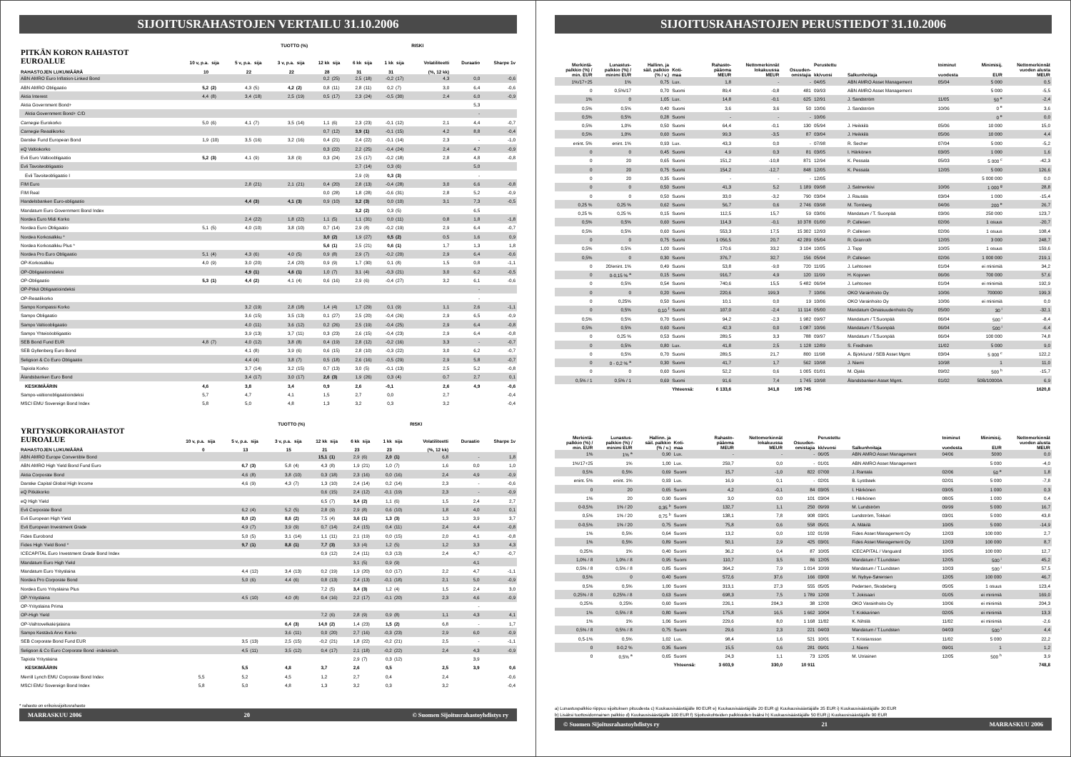SIJOITUSRAHASTOJEN VERTAILU 31.10.2006
| | TUOTTO (%) | | | | | | | | | | | | RISKI | | |
| --- | --- | --- | --- | --- | --- | --- | --- | --- | --- | --- | --- | --- | --- | --- | --- |
| PITKÄN KORON RAHASTOT EUROALUE | 10 v, p.a. | sija | 5 v, p.a. | sija | 3 v, p.a. | sija | 12 kk | sija | 6 kk | sija | 1 kk | sija | Volatiliteetti | Duraatio | Sharpe 1v |
| RAHASTOJEN LUKUMÄÄRÄ | 10 | | 22 | | 22 | | 28 | | 31 | | 31 | | (%, 12 kk) | | |
| ABN AMRO Euro Inflation-Linked Bond | | | | | | | 0,2 | (25) | 2,5 | (18) | -0,2 | (17) | 4,3 | 0,0 | -0,6 |
| ABN AMRO Obligaatio | 5,2 | (2) | 4,3 | (5) | 4,2 | (2) | 0,8 | (11) | 2,8 | (11) | 0,2 | (7) | 3,0 | 6,4 | -0,6 |
| Aktia Interest | 4,4 | (8) | 3,4 | (18) | 2,5 | (19) | 0,5 | (17) | 2,3 | (24) | -0,5 | (30) | 2,4 | 6,0 | -0,9 |
| Aktia Government Bond+ | | | | | | | | | | | | | | 5,3 | |
| Aktia Government Bond+ C/D | | | | | | | | | | | | | | - | |
| Carnegie Eurokorko | 5,0 | (6) | 4,1 | (7) | 3,5 | (14) | 1,1 | (6) | 2,3 | (23) | -0,1 | (12) | 2,1 | 4,4 | -0,7 |
| Carnegie Reaalikorko | | | | | | | 0,7 | (12) | 3,9 | (1) | -0,1 | (15) | 4,2 | 8,8 | -0,4 |
| Danske Fund European Bond | 1,9 | (10) | 3,5 | (16) | 3,2 | (16) | 0,4 | (21) | 2,4 | (22) | -0,1 | (14) | 2,3 | - | -1,0 |
| eQ Valtiokorko | | | | | | | 0,3 | (22) | 2,2 | (25) | -0,4 | (24) | 2,4 | 4,7 | -0,9 |
| Evli Euro Valtioobligaatio | 5,2 | (3) | 4,1 | (9) | 3,8 | (9) | 0,3 | (24) | 2,5 | (17) | -0,2 | (18) | 2,8 | 4,8 | -0,8 |
| Evli Tavoiteobligaatio | | | | | | | | | 2,7 | (14) | 0,3 | (6) | | 5,0 | |
| Evli Tavoiteobligaatio I | | | | | | | | | 2,9 | (9) | 0,3 | (3) | | - | |
| FIM Euro | | | 2,8 | (21) | 2,1 | (21) | 0,4 | (20) | 2,8 | (13) | -0,4 | (28) | 3,0 | 6,6 | -0,8 |
| FIM Real | | | | | | | 0,0 | (28) | 1,8 | (28) | -0,6 | (31) | 2,8 | 5,2 | -0,9 |
| Handelsbanken Euro-obligaatio | | | 4,4 | (3) | 4,1 | (3) | 0,9 | (10) | 3,2 | (3) | 0,0 | (10) | 3,1 | 7,3 | -0,5 |
| Mandatum Euro Government Bond Index | | | | | | | | | 3,2 | (2) | 0,3 | (5) | | 6,5 | |
| Nordea Euro Midi Korko | | | 2,4 | (22) | 1,8 | (22) | 1,1 | (5) | 1,1 | (31) | 0,0 | (11) | 0,8 | 1,8 | -1,8 |
| Nordea Euro Obligaatio | 5,1 | (5) | 4,0 | (10) | 3,8 | (10) | 0,7 | (14) | 2,9 | (8) | -0,2 | (19) | 2,9 | 6,4 | -0,7 |
| Nordea Korkosalkku * | | | | | | | 3,0 | (2) | 1,9 | (27) | 0,5 | (2) | 0,5 | 1,6 | 0,9 |
| Nordea Korkosalkku Plus * | | | | | | | 5,6 | (1) | 2,5 | (21) | 0,6 | (1) | 1,7 | 1,3 | 1,8 |
| Nordea Pro Euro Obligaatio | 5,1 | (4) | 4,3 | (6) | 4,0 | (5) | 0,9 | (8) | 2,9 | (7) | -0,2 | (20) | 2,9 | 6,4 | -0,6 |
| OP-Korkosalkku | 4,0 | (9) | 3,0 | (20) | 2,4 | (20) | 0,9 | (9) | 1,7 | (30) | 0,1 | (8) | 1,5 | 0,8 | -1,1 |
| OP-Obligaatioindeksi | | | 4,9 | (1) | 4,6 | (1) | 1,0 | (7) | 3,1 | (4) | -0,3 | (21) | 3,0 | 6,2 | -0,5 |
| OP-Obligaatio | 5,3 | (1) | 4,4 | (2) | 4,1 | (4) | 0,6 | (16) | 2,9 | (6) | -0,4 | (27) | 3,2 | 6,1 | -0,6 |
| OP-Pitkä Obligaatioindeksi | | | | | | | | | | | | | | - | |
| OP-Reaalikorko | | | | | | | | | | | | | | - | |
| Sampo Kompassi Korko | | | 3,2 | (19) | 2,8 | (18) | 1,4 | (4) | 1,7 | (29) | 0,1 | (9) | 1,1 | 2,6 | -1,1 |
| Sampo Obligaatio | | | 3,6 | (15) | 3,5 | (13) | 0,1 | (27) | 2,5 | (20) | -0,4 | (26) | 2,9 | 6,5 | -0,9 |
| Sampo Valtioobligaatio | | | 4,0 | (11) | 3,6 | (12) | 0,2 | (26) | 2,5 | (19) | -0,4 | (25) | 2,9 | 6,4 | -0,8 |
| Sampo Yhteisöobligaatio | | | 3,9 | (13) | 3,7 | (11) | 0,3 | (23) | 2,6 | (15) | -0,4 | (23) | 2,9 | 6,4 | -0,8 |
| SEB Bond Fund EUR | 4,8 | (7) | 4,0 | (12) | 3,8 | (8) | 0,4 | (19) | 2,8 | (12) | -0,2 | (16) | 3,3 | - | -0,7 |
| SEB Gyllenberg Euro Bond | | | 4,1 | (8) | 3,9 | (6) | 0,6 | (15) | 2,8 | (10) | -0,3 | (22) | 3,0 | 6,2 | -0,7 |
| Seligson & Co Euro Obligaatio | | | 4,4 | (4) | 3,8 | (7) | 0,5 | (18) | 2,6 | (16) | -0,5 | (29) | 2,9 | 5,8 | -0,7 |
| Tapiola Korko | | | 3,7 | (14) | 3,2 | (15) | 0,7 | (13) | 3,0 | (5) | -0,1 | (13) | 2,5 | 5,2 | -0,8 |
| Ålandsbanken Euro Bond | | | 3,4 | (17) | 3,0 | (17) | 2,6 | (3) | 1,9 | (26) | 0,3 | (4) | 0,7 | 2,7 | 0,1 |
| KESKIMÄÄRIN | 4,6 | | 3,8 | | 3,4 | | 0,9 | | 2,6 | | -0,1 | | 2,6 | 4,9 | -0,6 |
| Sampo-valtionobligaatioindeksi | 5,7 | | 4,7 | | 4,1 | | 1,5 | | 2,7 | | 0,0 | | 2,7 | | -0,4 |
| MSCI EMU Sovereign Bond Index | 5,8 | | 5,0 | | 4,8 | | 1,3 | | 3,2 | | 0,3 | | 3,2 | | -0,4 |
| | TUOTTO (%) | | | | | | | | | | | | RISKI | | |
| --- | --- | --- | --- | --- | --- | --- | --- | --- | --- | --- | --- | --- | --- | --- | --- |
| YRITYSKORKORAHASTOT EUROALUE | 10 v, p.a. | sija | 5 v, p.a. | sija | 3 v, p.a. | sija | 12 kk | sija | 6 kk | sija | 1 kk | sija | Volatiliteetti | Duraatio | Sharpe 1v |
| RAHASTOJEN LUKUMÄÄRÄ | 0 | | 13 | | 15 | | 21 | | 23 | | 23 | | (%, 12 kk) | | |
| ABN AMRO Europe Convertible Bond | | | | | | | 15,1 | (1) | 2,9 | (6) | 2,0 | (1) | 6,8 | - | 1,8 |
| ABN AMRO High Yield Bond Fund Euro | | | 6,7 | (3) | 5,8 | (4) | 4,3 | (8) | 1,9 | (21) | 1,0 | (7) | 1,6 | 0,0 | 1,0 |
| Aktia Corporate Bond | | | 4,6 | (8) | 3,8 | (10) | 0,3 | (18) | 2,3 | (16) | 0,0 | (16) | 2,4 | 4,9 | -0,9 |
| Danske Capital Global High Income | | | 4,6 | (9) | 4,3 | (7) | 1,3 | (10) | 2,4 | (14) | 0,2 | (14) | 2,3 | - | -0,6 |
| eQ Pitkäkorko | | | | | | | 0,6 | (15) | 2,4 | (12) | -0,1 | (19) | 2,3 | - | -0,9 |
| eQ High Yield | | | | | | | 6,5 | (7) | 3,4 | (2) | 1,1 | (6) | 1,5 | 2,4 | 2,7 |
| Evli Corporate Bond | | | 6,2 | (4) | 5,2 | (5) | 2,8 | (9) | 2,9 | (8) | 0,6 | (10) | 1,8 | 4,0 | 0,1 |
| Evli European High Yield | | | 8,0 | (2) | 8,6 | (2) | 7,5 | (4) | 3,6 | (1) | 1,3 | (3) | 1,3 | 3,9 | 3,7 |
| Evli European Investment Grade | | | 4,9 | (7) | 3,9 | (9) | 0,7 | (14) | 2,4 | (15) | 0,4 | (11) | 2,4 | 4,4 | -0,8 |
| Fides Eurobond | | | 5,0 | (5) | 3,1 | (14) | 1,1 | (11) | 2,1 | (19) | 0,0 | (15) | 2,0 | 4,1 | -0,8 |
| Fides High Yield Bond * | | | 9,7 | (1) | 8,8 | (1) | 7,7 | (3) | 3,3 | (4) | 1,2 | (5) | 1,2 | 3,3 | 4,3 |
| ICECAPITAL Euro Investment Grade Bond Index | | | | | | | 0,9 | (12) | 2,4 | (11) | 0,3 | (13) | 2,4 | 4,7 | -0,7 |
| Mandatum Euro High Yield | | | | | | | | | 3,1 | (5) | 0,9 | (9) | | 4,1 | |
| Mandatum Euro Yrityslaina | | | 4,4 | (12) | 3,4 | (13) | 0,2 | (19) | 1,9 | (20) | 0,0 | (17) | 2,2 | 4,7 | -1,1 |
| Nordea Pro Corporate Bond | | | 5,0 | (6) | 4,4 | (6) | 0,8 | (13) | 2,4 | (13) | -0,1 | (18) | 2,1 | 5,0 | -0,9 |
| Nordea Euro Yrityslaina Plus | | | | | | | 7,2 | (5) | 3,4 | (3) | 1,2 | (4) | 1,5 | 2,4 | 3,0 |
| OP-Yrityslaina | | | 4,5 | (10) | 4,0 | (8) | 0,4 | (16) | 2,2 | (17) | -0,1 | (20) | 2,3 | 4,6 | -0,9 |
| OP-Yrityslaina Prima | | | | | | | | | | | | | | - | |
| OP-High Yield | | | | | | | 7,2 | (6) | 2,8 | (9) | 0,9 | (8) | 1,1 | 4,3 | 4,1 |
| OP-Vaihtovelkakirjalaina | | | | | 6,4 | (3) | 14,0 | (2) | 1,4 | (23) | 1,5 | (2) | 6,8 | - | 1,7 |
| Sampo Kestävä Arvo Korko | | | | | 3,6 | (11) | 0,0 | (20) | 2,7 | (16) | -0,3 | (23) | 2,9 | 6,0 | -0,9 |
| SEB Corporate Bond Fund EUR | | | 3,5 | (13) | 2,5 | (15) | -0,2 | (21) | 1,8 | (22) | -0,2 | (21) | 2,5 | - | -1,1 |
| Seligson & Co Euro Corporate Bond -indeksirah. | | | 4,5 | (11) | 3,5 | (12) | 0,4 | (17) | 2,1 | (18) | -0,2 | (22) | 2,4 | 4,3 | -0,9 |
| Tapiola Yrityslaina | | | | | | | | | 2,9 | (7) | 0,3 | (12) | | 3,9 | |
| KESKIMÄÄRIN | | | 5,5 | | 4,8 | | 3,7 | | 2,6 | | 0,5 | | 2,5 | 3,9 | 0,6 |
| Merrill Lynch EMU Corporate Bond Index | 5,5 | | 5,2 | | 4,5 | | 1,2 | | 2,7 | | 0,4 | | 2,4 | | -0,6 |
| MSCI EMU Sovereign Bond Index | 5,8 | | 5,0 | | 4,8 | | 1,3 | | 3,2 | | 0,3 | | 3,2 | | -0,4 |
* rahasto on erikoissijoitusrahasto
MARRASKUU 2006 20 © Suomen Sijoitusrahastoyhdistys ry
SIJOITUSRAHASTOJEN PERUSTIEDOT 31.10.2006
| Merkintä- palkkio (%) / min. EUR | Lunastus- palkkio (%) / minimi EUR | Hallinn. ja säil. palkkio (% / v.) | Koti- maa | Rahasto- pääoma MEUR | Nettomerkinnät lokakuussa MEUR | Osuuden- omistajia | Perustettu kk/vuosi | Salkunhoitaja | toiminut vuodesta | Minimisij. EUR | Nettomerkinnät vuoden alusta MEUR |
| --- | --- | --- | --- | --- | --- | --- | --- | --- | --- | --- | --- |
| 1%/17+25 | 1% | 0,75 | Lux. | 1,8 | - | - | 04/05 | ABN AMRO Asset Management | 05/04 | 5 000 | 0,5 |
| 0 | 0,5%/17 | 0,70 | Suomi | 89,4 | -0,8 | 481 | 09/93 | ABN AMRO Asset Management | | 5 000 | -5,5 |
| 1% | 0 | 1,05 | Lux. | 14,8 | -0,1 | 625 | 12/91 | J. Sandström | 11/05 | 50 <sup>e</sup> | -2,4 |
| 0,5% | 0,5% | 0,40 | Suomi | 3,6 | 3,6 | 50 | 10/06 | J. Sandström | 10/06 | 0 <sup>e</sup> | 3,6 |
| 0,5% | 0,5% | 0,28 | Suomi | - | - | - | 10/06 | | | 0 <sup>e</sup> | 0,0 |
| 0,5% | 1,0% | 0,50 | Suomi | 64,4 | -0,1 | 130 | 05/94 | J. Heikkilä | 05/06 | 10 000 | 15,0 |
| 0,5% | 1,0% | 0,60 | Suomi | 99,3 | -3,5 | 87 | 03/04 | J. Heikkilä | 05/06 | 10 000 | 4,4 |
| enint. 5% | enint. 1% | 0,93 | Lux. | 43,3 | 0,0 | - | 07/98 | R. Secher | 07/04 | 5 000 | -5,2 |
| 0 | 0 | 0,45 | Suomi | 4,9 | 0,3 | 81 | 03/05 | I. Härkönen | 03/05 | 1 000 | 1,6 |
| 0 | 20 | 0,65 | Suomi | 151,2 | -10,8 | 871 | 12/94 | K. Pessala | 05/03 | 5 000 <sup>c</sup> | -42,3 |
| 0 | 20 | 0,75 | Suomi | 154,2 | -12,7 | 848 | 12/05 | K. Pessala | 12/05 | 5 000 | 126,6 |
| 0 | 20 | 0,35 | Suomi | - | - | - | 12/05 | | | 5 000 000 | 0,0 |
| 0 | 0 | 0,50 | Suomi | 41,3 | 5,2 | 1 189 | 09/98 | J. Salmenkivi | 10/06 | 1 000 <sup>g</sup> | 28,8 |
| 0 | 0 | 0,50 | Suomi | 33,0 | -3,2 | 790 | 03/04 | J. Rautala | 03/04 | 1 000 | -15,4 |
| 0,25 % | 0,25 % | 0,62 | Suomi | 56,7 | 0,6 | 2 746 | 03/98 | M. Tornberg | 04/06 | 200 <sup>e</sup> | 26,7 |
| 0,25 % | 0,25 % | 0,15 | Suomi | 112,5 | 15,7 | 59 | 03/06 | Mandatum / T. Suonpää | 03/06 | 250 000 | 123,7 |
| 0,5% | 0,5% | 0,60 | Suomi | 114,3 | -0,1 | 10 378 | 01/00 | P. Callesen | 02/06 | 1 osuus | -20,7 |
| 0,5% | 0,5% | 0,60 | Suomi | 553,3 | 17,5 | 15 302 | 12/93 | P. Callesen | 02/06 | 1 osuus | 108,4 |
| 0 | 0 | 0,75 | Suomi | 1 056,5 | 20,7 | 42 289 | 05/04 | R. Granroth | 12/05 | 3 000 | 248,7 |
| 0,5% | 0,5% | 1,00 | Suomi | 170,6 | 33,2 | 3 104 | 10/05 | J. Topp | 10/05 | 1 osuus | 159,6 |
| 0,5% | 0 | 0,30 | Suomi | 376,7 | 32,7 | 156 | 05/94 | P. Callesen | 02/06 | 1 000 000 | 219,1 |
| 0 | 20/enint. 1% | 0,49 | Suomi | 53,8 | -9,0 | 720 | 11/95 | J. Lehtonen | 01/04 | ei minimiä | 34,2 |
| 0 | 0-0,15 % <sup>a</sup> | 0,15 | Suomi | 916,7 | 4,9 | 120 | 11/99 | H. Kojonen | 06/06 | 700 000 | 57,6 |
| 0 | 0,5% | 0,54 | Suomi | 740,6 | 15,5 | 5 482 | 06/94 | J. Lehtonen | 01/04 | ei minimiä | 192,9 |
| 0 | 0 | 0,20 | Suomi | 220,6 | 199,3 | 7 | 10/06 | OKO Varainhoito Oy | 10/06 | 700000 | 199,3 |
| 0 | 0,25% | 0,50 | Suomi | 10,1 | 0,0 | 19 | 10/06 | OKO Varainhoito Oy | 10/06 | ei minimiä | 0,0 |
| 0 | 0,5% | 0,10 <sup>f</sup> | Suomi | 107,0 | -2,4 | 11 114 | 05/00 | Mandatum Omaisuudenhoito Oy | 05/00 | 30 <sup>i</sup> | -32,1 |
| 0,5% | 0,5% | 0,70 | Suomi | 94,2 | -2,3 | 1 982 | 09/97 | Mandatum / T.Suonpää | 06/04 | 500 <sup>i</sup> | -8,4 |
| 0,5% | 0,5% | 0,60 | Suomi | 42,3 | 0,0 | 1 087 | 10/96 | Mandatum / T.Suonpää | 06/04 | 500 <sup>i</sup> | -6,4 |
| 0 | 0,25 % | 0,53 | Suomi | 289,5 | 3,3 | 788 | 09/97 | Mandatum / T.Suonpää | 06/04 | 100 000 | 74,8 |
| 0 | 0,5% | 0,80 | Lux. | 41,8 | 2,5 | 1 128 | 12/89 | S. Fredholm | 11/02 | 5 000 | 9,0 |
| 0 | 0,5% | 0,70 | Suomi | 289,5 | 21,7 | 800 | 11/98 | A. Björklund / SEB Asset Mgmt | 03/04 | 5 000 <sup>c</sup> | 122,2 |
| 0 | 0 - 0,2 % <sup>a</sup> | 0,30 | Suomi | 41,7 | 1,7 | 562 | 10/98 | J. Niemi | 10/98 | 1 | 11,0 |
| 0 | 0 | 0,60 | Suomi | 52,2 | 0,6 | 1 005 | 01/01 | M. Ojala | 09/02 | 500 <sup>h</sup> | -15,7 |
| 0,5% / 1 | 0,5% / 1 | 0,69 | Suomi | 91,6 | 7,4 | 1 745 | 10/98 | Ålandsbanken Asset Mgmt. | 01/02 | 50B/10000A | 6,9 |
| | | | Yhteensä: | 6 133,6 | 341,8 | 105 745 | | | | | 1620,8 |
| Merkintä- palkkio (%) / min. EUR | Lunastus- palkkio (%) / minimi EUR | Hallinn. ja säil. palkkio (% / v.) | Koti- maa | Rahasto- pääoma MEUR | Nettomerkinnät lokakuussa MEUR | Osuuden- omistajia | Perustettu kk/vuosi | Salkunhoitaja | toiminut vuodesta | Minimisij. EUR | Nettomerkinnät vuoden alusta MEUR |
| --- | --- | --- | --- | --- | --- | --- | --- | --- | --- | --- | --- |
| 1% | 1% <sup>a</sup> | 0,90 | Lux. | - | - | - | 06/05 | ABN AMRO Asset Management | 04/06 | 5000 | 0,0 |
| 1%/17+25 | 1% | 1,00 | Lux. | 259,7 | 0,0 | - | 01/01 | ABN AMRO Asset Management | | 5 000 | -4,0 |
| 0,5% | 0,5% | 0,69 | Suomi | 15,7 | -1,0 | 822 | 07/00 | J. Rantala | 02/06 | 50 <sup>e</sup> | 1,8 |
| enint. 5% | enint. 1% | 0,93 | Lux. | 16,9 | 0,1 | - | 02/01 | B. Lystbaek | 02/01 | 5 000 | -7,8 |
| 0 | 20 | 0,65 | Suomi | 4,2 | -0,1 | 84 | 03/05 | I. Härkönen | 03/05 | 1 000 | 0,3 |
| 1% | 20 | 0,90 | Suomi | 3,0 | 0,0 | 101 | 03/04 | I. Härkönen | 08/05 | 1 000 | 0,4 |
| 0-0,5% | 1% / 20 | 0,35 <sup>b</sup> | Suomi | 132,7 | 1,1 | 250 | 09/99 | M. Lundström | 09/99 | 5 000 | 16,7 |
| 0,5% | 1% / 20 | 0,75 <sup>b</sup> | Suomi | 138,1 | 7,8 | 908 | 03/01 | Lundström, Tokkari | 03/01 | 5 000 | 43,8 |
| 0-0,5% | 1% / 20 | 0,75 | Suomi | 75,8 | 0,6 | 558 | 05/01 | A. Mäkilä | 10/05 | 5 000 | -14,9 |
| 1% | 0,5% | 0,64 | Suomi | 13,2 | 0,0 | 102 | 01/99 | Fides Asset Management Oy | 12/03 | 100 000 | 2,7 |
| 1% | 0,5% | 0,89 | Suomi | 50,1 | 2,9 | 425 | 03/01 | Fides Asset Management Oy | 12/03 | 100 000 | 8,7 |
| 0,25% | 1% | 0,40 | Suomi | 36,2 | 0,4 | 87 | 10/05 | ICECAPITAL / Vanguard | 10/05 | 100 000 | 12,7 |
| 1,0% / 8 | 1,0% / 8 | 0,95 | Suomi | 110,7 | 3,5 | 86 | 12/05 | Mandatum / T.Lundsten | 12/05 | 500 <sup>i</sup> | 45,2 |
| 0,5% / 8 | 0,5% / 8 | 0,85 | Suomi | 364,2 | 7,9 | 1 014 | 10/99 | Mandatum / T.Lundsten | 10/03 | 500 <sup>i</sup> | 57,5 |
| 0,5% | 0 | 0,40 | Suomi | 572,6 | 37,6 | 166 | 03/00 | M. Nybye-Sørensen | 12/05 | 100 000 | 46,7 |
| 0,5% | 0,5% | 1,00 | Suomi | 313,1 | 27,3 | 555 | 05/05 | Pedersen, Skodeberg | 05/05 | 1 osuus | 123,4 |
| 0,25% / 8 | 0,25% / 8 | 0,63 | Suomi | 698,3 | 7,5 | 1 789 | 12/00 | T. Jokisaari | 01/05 | ei minimiä | 169,0 |
| 0,25% | 0,25% | 0,60 | Suomi | 226,1 | 204,3 | 38 | 12/00 | OKO Varainhoito Oy | 10/06 | ei minimiä | 204,3 |
| 1% | 0,5% / 8 | 0,80 | Suomi | 175,8 | 16,5 | 1 662 | 10/04 | T. Kokkarinen | 02/05 | ei minimiä | 13,3 |
| 1% | 1% | 1,06 | Suomi | 229,6 | 8,0 | 1 168 | 11/02 | K. Nihtilä | 11/02 | ei minimiä | -2,6 |
| 0,5% / 8 | 0,5% / 8 | 0,75 | Suomi | 29,6 | 2,3 | 221 | 04/03 | Mandatum / T.Lundsten | 04/03 | 500 <sup>i</sup> | 4,4 |
| 0,5-1% | 0,5% | 1,02 | Lux. | 98,4 | 1,6 | 521 | 10/01 | T. Kristiansson | 11/02 | 5 000 | 22,2 |
| 0 | 0-0,2 % | 0,35 | Suomi | 15,5 | 0,6 | 281 | 09/01 | J. Niemi | 09/01 | 1 | 1,2 |
| 0 | 0,5% <sup>a</sup> | 0,65 | Suomi | 24,3 | 1,1 | 73 | 12/05 | M. Utriainen | 12/05 | 500 <sup>h</sup> | 3,9 |
| | | | Yhteensä: | 3 603,9 | 330,0 | 10 911 | | | | | 748,8 |
a) Lunastuspalkkio riippuu sijoituksen pituudesta c) Kuukausisäästäjälle 80 EUR e) Kuukausisäästäjälle 20 EUR g) Kuukausisäästäjälle 35 EUR i) Kuukausisäästäjälle 30 EUR
b) Lisäksi tuottosidonnainen palkkio d) Kuukausisäästäjälle 100 EUR f) Sijoituskohteiden palkkioiden lisäksi h) Kuukausisäästäjälle 50 EUR j) Kuukausisäästäjälle 90 EUR
© Suomen Sijoitusrahastoyhdistys ry 21 MARRASKUU 2006